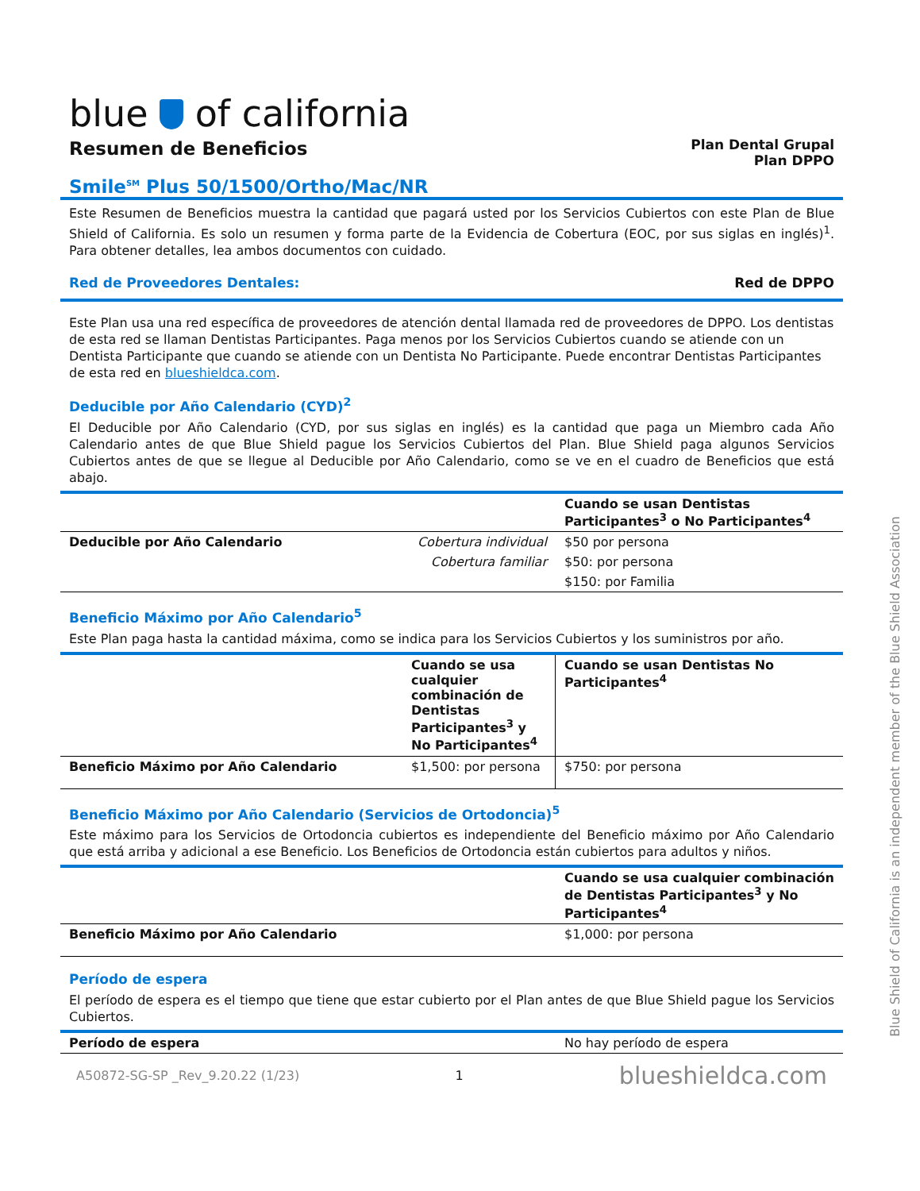blue of california
Resumen de Beneficios
Plan Dental Grupal
Plan DPPO
Smile<sup>SM</sup> Plus 50/1500/Ortho/Mac/NR
Este Resumen de Beneficios muestra la cantidad que pagará usted por los Servicios Cubiertos con este Plan de Blue Shield of California. Es solo un resumen y forma parte de la Evidencia de Cobertura (EOC, por sus siglas en inglés)<sup>1</sup>. Para obtener detalles, lea ambos documentos con cuidado.
Red de Proveedores Dentales: Red de DPPO
Este Plan usa una red específica de proveedores de atención dental llamada red de proveedores de DPPO. Los dentistas de esta red se llaman Dentistas Participantes. Paga menos por los Servicios Cubiertos cuando se atiende con un Dentista Participante que cuando se atiende con un Dentista No Participante. Puede encontrar Dentistas Participantes de esta red en blueshieldca.com.
Deducible por Año Calendario (CYD)<sup>2</sup>
El Deducible por Año Calendario (CYD, por sus siglas en inglés) es la cantidad que paga un Miembro cada Año Calendario antes de que Blue Shield pague los Servicios Cubiertos del Plan. Blue Shield paga algunos Servicios Cubiertos antes de que se llegue al Deducible por Año Calendario, como se ve en el cuadro de Beneficios que está abajo.
| | | Cuando se usan Dentistas Participantes<sup>3</sup> o No Participantes<sup>4</sup> |
| --- | --- | --- |
| Deducible por Año Calendario | Cobertura individual | $50 por persona |
| | Cobertura familiar | $50: por persona |
| | | $150: por Familia |
Beneficio Máximo por Año Calendario<sup>5</sup>
Este Plan paga hasta la cantidad máxima, como se indica para los Servicios Cubiertos y los suministros por año.
| | Cuando se usa cualquier combinación de Dentistas Participantes<sup>3</sup> y No Participantes<sup>4</sup> | Cuando se usan Dentistas No Participantes<sup>4</sup> |
| --- | --- | --- |
| Beneficio Máximo por Año Calendario | $1,500: por persona | $750: por persona |
Beneficio Máximo por Año Calendario (Servicios de Ortodoncia)<sup>5</sup>
Este máximo para los Servicios de Ortodoncia cubiertos es independiente del Beneficio máximo por Año Calendario que está arriba y adicional a ese Beneficio. Los Beneficios de Ortodoncia están cubiertos para adultos y niños.
| | Cuando se usa cualquier combinación de Dentistas Participantes<sup>3</sup> y No Participantes<sup>4</sup> |
| --- | --- |
| Beneficio Máximo por Año Calendario | $1,000: por persona |
Período de espera
El período de espera es el tiempo que tiene que estar cubierto por el Plan antes de que Blue Shield pague los Servicios Cubiertos.
| Período de espera | No hay período de espera |
A50872-SG-SP _Rev_9.20.22 (1/23) 1 blueshieldca.com
Blue Shield of California is an independent member of the Blue Shield Association